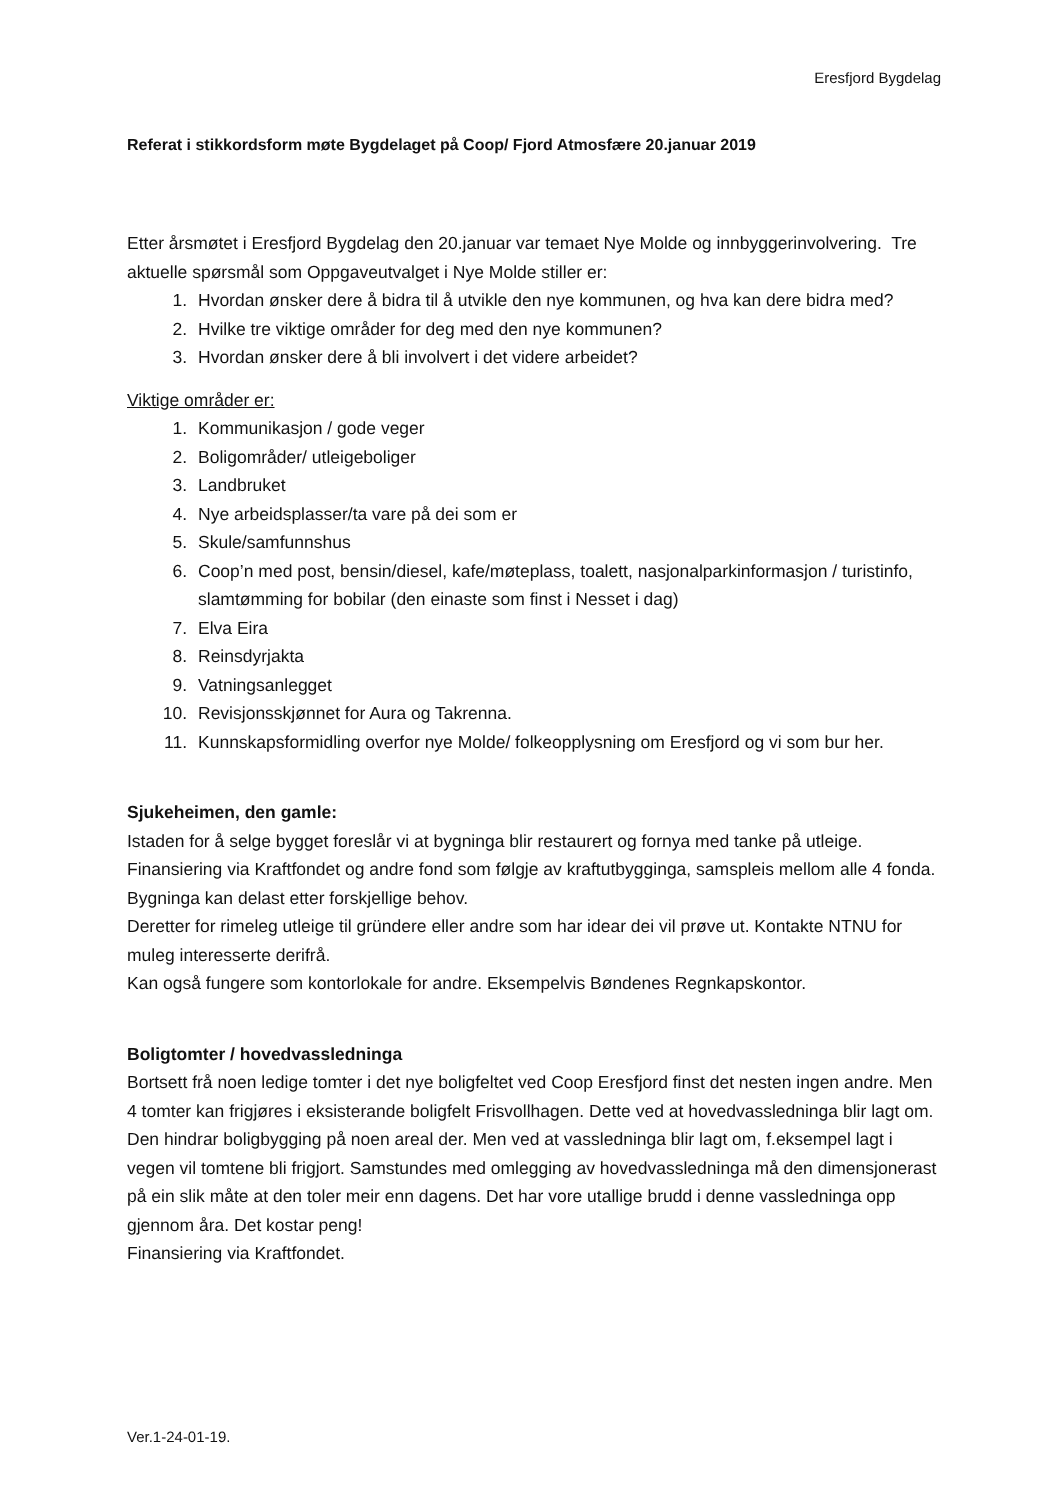Eresfjord Bygdelag
Referat i stikkordsform møte Bygdelaget på Coop/ Fjord Atmosfære 20.januar 2019
Etter årsmøtet i Eresfjord Bygdelag den 20.januar var temaet Nye Molde og innbyggerinvolvering. Tre aktuelle spørsmål som Oppgaveutvalget i Nye Molde stiller er:
1. Hvordan ønsker dere å bidra til å utvikle den nye kommunen, og hva kan dere bidra med?
2. Hvilke tre viktige områder for deg med den nye kommunen?
3. Hvordan ønsker dere å bli involvert i det videre arbeidet?
Viktige områder er:
1. Kommunikasjon / gode veger
2. Boligområder/ utleigeboliger
3. Landbruket
4. Nye arbeidsplasser/ta vare på dei som er
5. Skule/samfunnshus
6. Coop’n med post, bensin/diesel, kafe/møteplass, toalett, nasjonalparkinformasjon / turistinfo, slamtømming for bobilar (den einaste som finst i Nesset i dag)
7. Elva Eira
8. Reinsdyrjakta
9. Vatningsanlegget
10. Revisjonsskjønnet for Aura og Takrenna.
11. Kunnskapsformidling overfor nye Molde/ folkeopplysning om Eresfjord og vi som bur her.
Sjukeheimen, den gamle:
Istaden for å selge bygget foreslår vi at bygninga blir restaurert og fornya med tanke på utleige. Finansiering via Kraftfondet og andre fond som følgje av kraftutbygginga, samspleis mellom alle 4 fonda. Bygninga kan delast etter forskjellige behov.
Deretter for rimeleg utleige til gründere eller andre som har idear dei vil prøve ut. Kontakte NTNU for muleg interesserte derifrå.
Kan også fungere som kontorlokale for andre. Eksempelvis Bøndenes Regnkapskontor.
Boligtomter / hovedvassledninga
Bortsett frå noen ledige tomter i det nye boligfeltet ved Coop Eresfjord finst det nesten ingen andre. Men 4 tomter kan frigjøres i eksisterande boligfelt Frisvollhagen. Dette ved at hovedvassledninga blir lagt om. Den hindrar boligbygging på noen areal der. Men ved at vassledninga blir lagt om, f.eksempel lagt i vegen vil tomtene bli frigjort. Samstundes med omlegging av hovedvassledninga må den dimensjonerast på ein slik måte at den toler meir enn dagens. Det har vore utallige brudd i denne vassledninga opp gjennom åra. Det kostar peng!
Finansiering via Kraftfondet.
Ver.1-24-01-19.